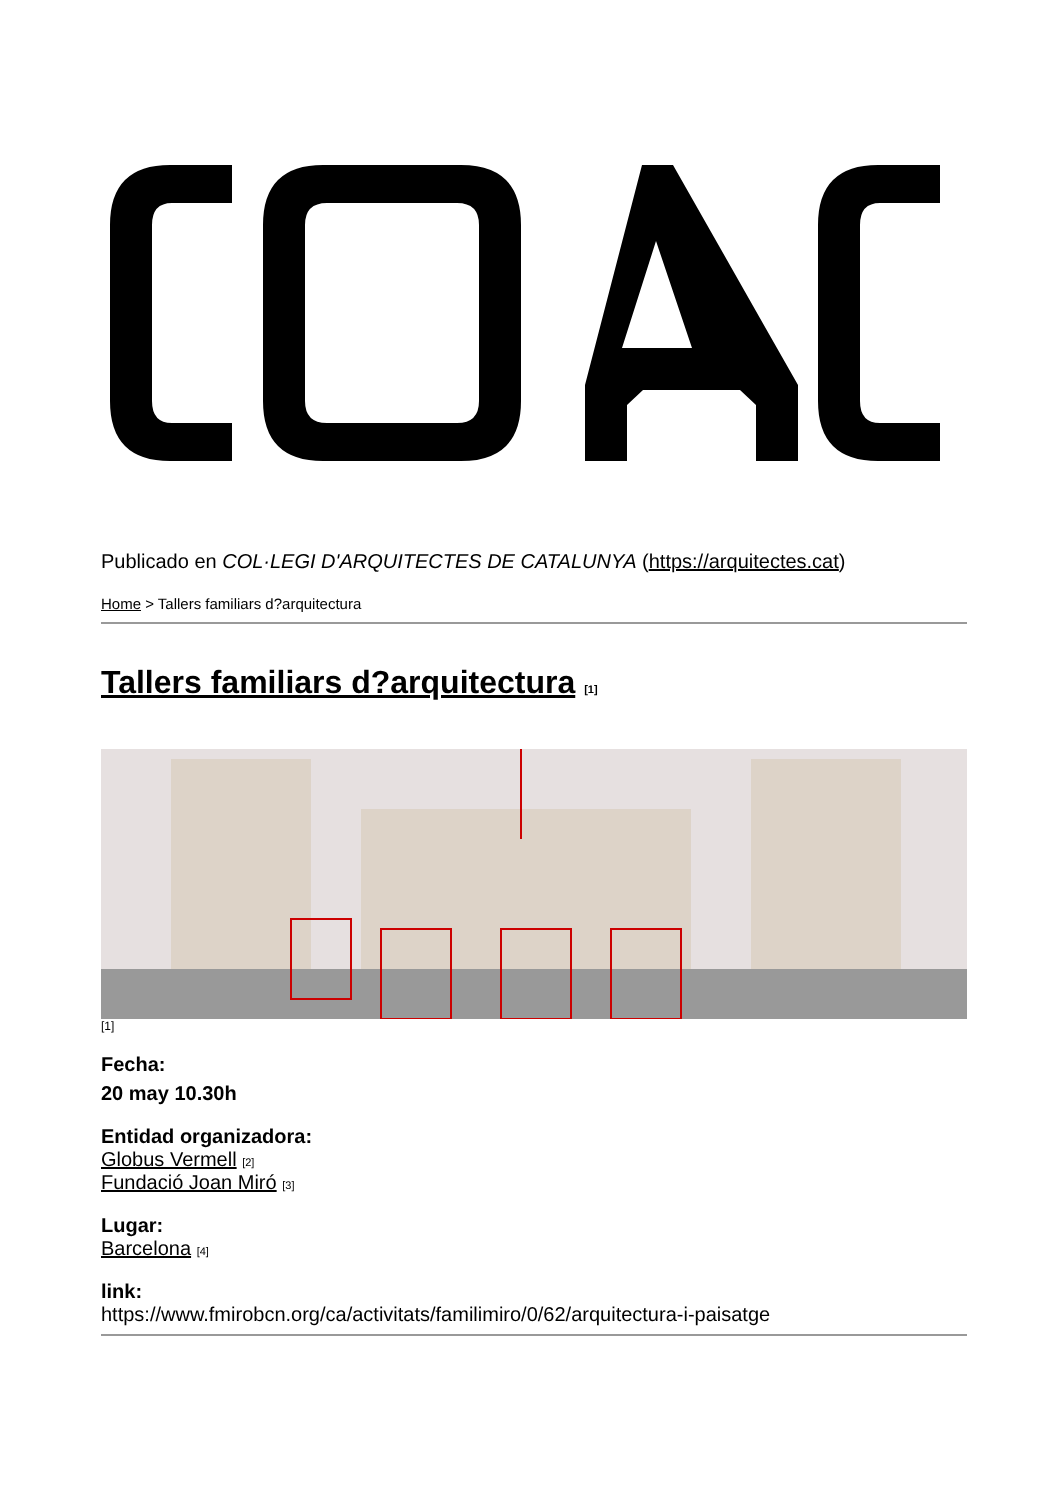Publicado en COL·LEGI D'ARQUITECTES DE CATALUNYA (https://arquitectes.cat)
Home > Tallers familiars d?arquitectura
Tallers familiars d?arquitectura [1]
[1]
Fecha:
20 may 10.30h
Entidad organizadora:
Globus Vermell [2]
Fundació Joan Miró [3]
Lugar:
Barcelona [4]
link:
https://www.fmirobcn.org/ca/activitats/familimiro/0/62/arquitectura-i-paisatge